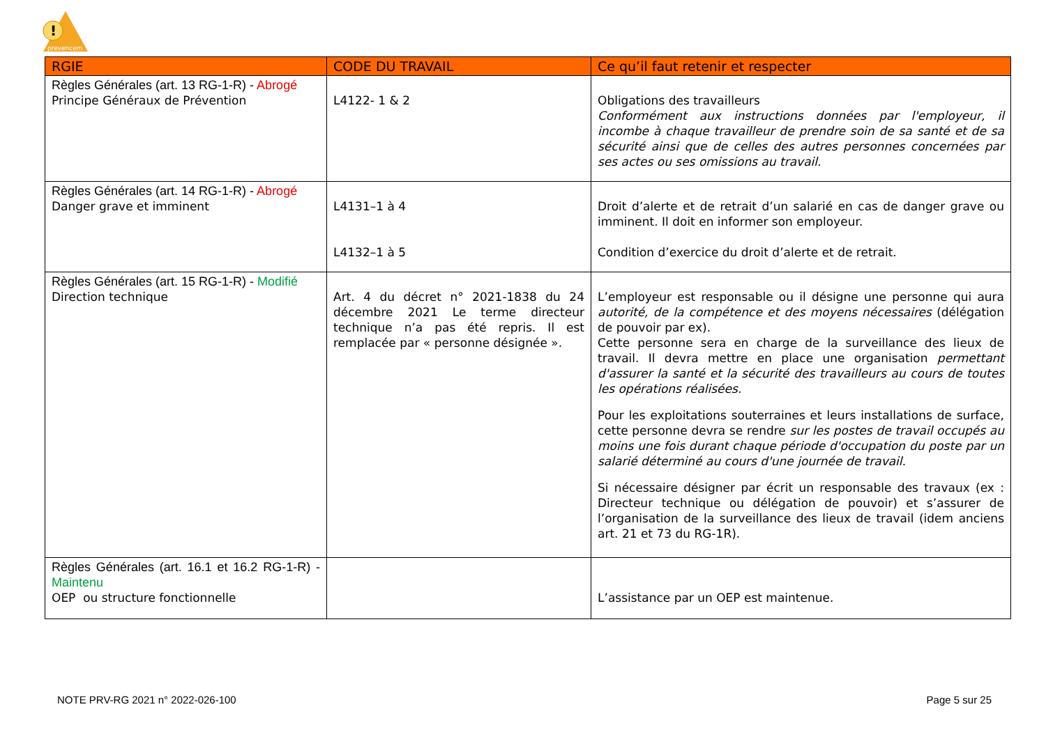!
prevencem
| RGIE | CODE DU TRAVAIL | Ce qu’il faut retenir et respecter |
| --- | --- | --- |
| Règles Générales (art. 13 RG-1-R) - Abrogé Principe Généraux de Prévention | L4122- 1 & 2 | Obligations des travailleurs Conformément aux instructions données par l'employeur, il incombe à chaque travailleur de prendre soin de sa santé et de sa sécurité ainsi que de celles des autres personnes concernées par ses actes ou ses omissions au travail. |
| Règles Générales (art. 14 RG-1-R) - Abrogé Danger grave et imminent | L4131–1 à 4 L4132–1 à 5 | Droit d’alerte et de retrait d’un salarié en cas de danger grave ou imminent. Il doit en informer son employeur. Condition d’exercice du droit d’alerte et de retrait. |
| Règles Générales (art. 15 RG-1-R) - Modifié Direction technique | Art. 4 du décret n° 2021-1838 du 24 décembre 2021 Le terme directeur technique n’a pas été repris. Il est remplacée par « personne désignée ». | L’employeur est responsable ou il désigne une personne qui aura autorité, de la compétence et des moyens nécessaires (délégation de pouvoir par ex). Cette personne sera en charge de la surveillance des lieux de travail. Il devra mettre en place une organisation permettant d'assurer la santé et la sécurité des travailleurs au cours de toutes les opérations réalisées. Pour les exploitations souterraines et leurs installations de surface, cette personne devra se rendre sur les postes de travail occupés au moins une fois durant chaque période d'occupation du poste par un salarié déterminé au cours d'une journée de travail. Si nécessaire désigner par écrit un responsable des travaux (ex : Directeur technique ou délégation de pouvoir) et s’assurer de l’organisation de la surveillance des lieux de travail (idem anciens art. 21 et 73 du RG-1R). |
| Règles Générales (art. 16.1 et 16.2 RG-1-R) - Maintenu OEP ou structure fonctionnelle | | L’assistance par un OEP est maintenue. |
NOTE PRV-RG 2021 n° 2022-026-100
Page 5 sur 25